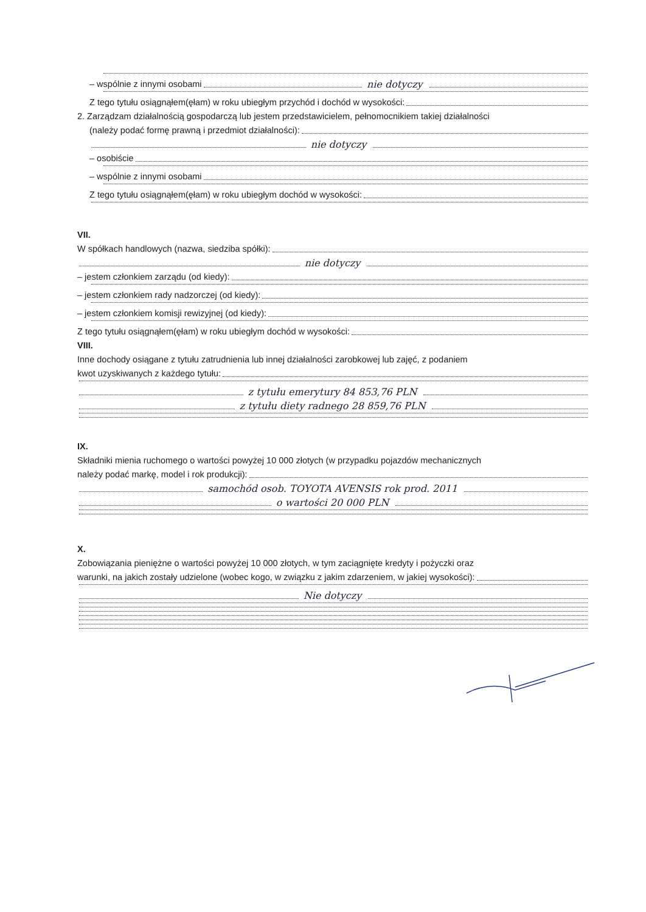– wspólnie z innymi osobami nie dotyczy
Z tego tytułu osiągnąłem(ęłam) w roku ubiegłym przychód i dochód w wysokości:
2. Zarządzam działalnością gospodarczą lub jestem przedstawicielem, pełnomocnikiem takiej działalności
(należy podać formę prawną i przedmiot działalności):
nie dotyczy
– osobiście
– wspólnie z innymi osobami
Z tego tytułu osiągnąłem(ęłam) w roku ubiegłym dochód w wysokości:
VII.
W spółkach handlowych (nazwa, siedziba spółki):
nie dotyczy
– jestem członkiem zarządu (od kiedy):
– jestem członkiem rady nadzorczej (od kiedy):
– jestem członkiem komisji rewizyjnej (od kiedy):
Z tego tytułu osiągnąłem(ęłam) w roku ubiegłym dochód w wysokości:
VIII.
Inne dochody osiągane z tytułu zatrudnienia lub innej działalności zarobkowej lub zajęć, z podaniem
kwot uzyskiwanych z każdego tytułu:
z tytułu emerytury 84 853,76 PLN
z tytułu diety radnego 28 859,76 PLN
IX.
Składniki mienia ruchomego o wartości powyżej 10 000 złotych (w przypadku pojazdów mechanicznych
należy podać markę, model i rok produkcji):
samochód osob. TOYOTA AVENSIS rok prod. 2011
o wartości 20 000 PLN
X.
Zobowiązania pieniężne o wartości powyżej 10 000 złotych, w tym zaciągnięte kredyty i pożyczki oraz
warunki, na jakich zostały udzielone (wobec kogo, w związku z jakim zdarzeniem, w jakiej wysokości):
Nie dotyczy